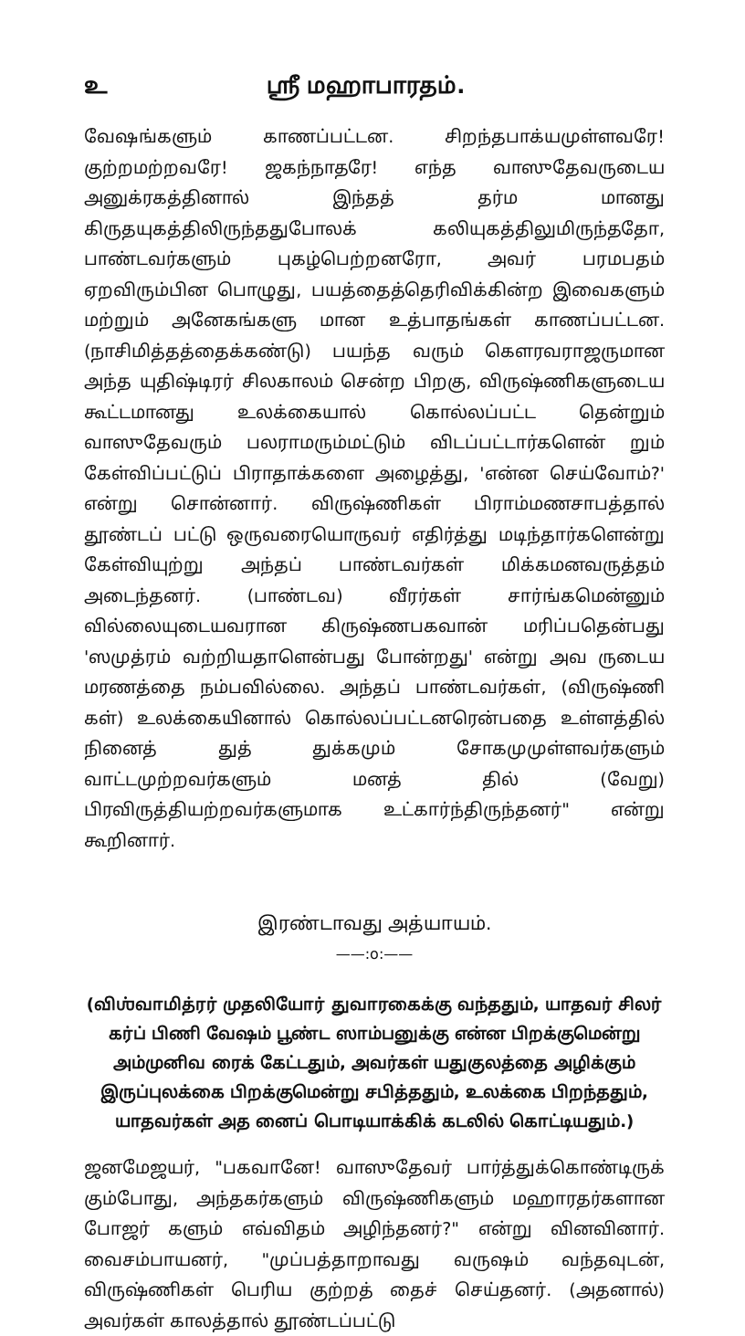உ ஸ்ரீ மஹாபாரதம்.
வேஷங்களும் காணப்பட்டன. சிறந்தபாக்யமுள்ளவரே! குற்றமற்றவரே! ஜகந்நாதரே! எந்த வாஸுதேவருடைய அனுக்ரகத்தினால் இந்தத் தர்ம மானது கிருதயுகத்திலிருந்ததுபோலக் கலியுகத்திலுமிருந்ததோ, பாண்டவர்களும் புகழ்பெற்றனரோ, அவர் பரமபதம் ஏறவிரும்பின பொழுது, பயத்தைத்தெரிவிக்கின்ற இவைகளும் மற்றும் அனேகங்களு மான உத்பாதங்கள் காணப்பட்டன. (நாசிமித்தத்தைக்கண்டு) பயந்த வரும் கௌரவராஜருமான அந்த யுதிஷ்டிரர் சிலகாலம் சென்ற பிறகு, விருஷ்ணிகளுடைய கூட்டமானது உலக்கையால் கொல்லப்பட்ட தென்றும் வாஸுதேவரும் பலராமரும்மட்டும் விடப்பட்டார்களென் றும் கேள்விப்பட்டுப் பிராதாக்களை அழைத்து, 'என்ன செய்வோம்?' என்று சொன்னார். விருஷ்ணிகள் பிராம்மணசாபத்தால் தூண்டப் பட்டு ஒருவரையொருவர் எதிர்த்து மடிந்தார்களென்று கேள்வியுற்று அந்தப் பாண்டவர்கள் மிக்கமனவருத்தம் அடைந்தனர். (பாண்டவ) வீரர்கள் சார்ங்கமென்னும் வில்லையுடையவரான கிருஷ்ணபகவான் மரிப்பதென்பது 'ஸமுத்ரம் வற்றியதாளென்பது போன்றது' என்று அவ ருடைய மரணத்தை நம்பவில்லை. அந்தப் பாண்டவர்கள், (விருஷ்ணி கள்) உலக்கையினால் கொல்லப்பட்டனரென்பதை உள்ளத்தில் நினைத் துத் துக்கமும் சோகமுமுள்ளவர்களும் வாட்டமுற்றவர்களும் மனத் தில் (வேறு) பிரவிருத்தியற்றவர்களுமாக உட்கார்ந்திருந்தனர்" என்று கூறினார்.
இரண்டாவது அத்யாயம்.
——:o:——
(விஶ்வாமித்ரர் முதலியோர் துவாரகைக்கு வந்ததும், யாதவர் சிலர் கர்ப் பிணி வேஷம் பூண்ட ஸாம்பனுக்கு என்ன பிறக்குமென்று அம்முனிவ ரைக் கேட்டதும், அவர்கள் யதுகுலத்தை அழிக்கும் இருப்புலக்கை பிறக்குமென்று சபித்ததும், உலக்கை பிறந்ததும், யாதவர்கள் அத னைப் பொடியாக்கிக் கடலில் கொட்டியதும்.)
ஜனமேஜயர், "பகவானே! வாஸுதேவர் பார்த்துக்கொண்டிருக் கும்போது, அந்தகர்களும் விருஷ்ணிகளும் மஹாரதர்களான போஜர் களும் எவ்விதம் அழிந்தனர்?" என்று வினவினார். வைசம்பாயனர், "முப்பத்தாறாவது வருஷம் வந்தவுடன், விருஷ்ணிகள் பெரிய குற்றத் தைச் செய்தனர். (அதனால்) அவர்கள் காலத்தால் தூண்டப்பட்டு